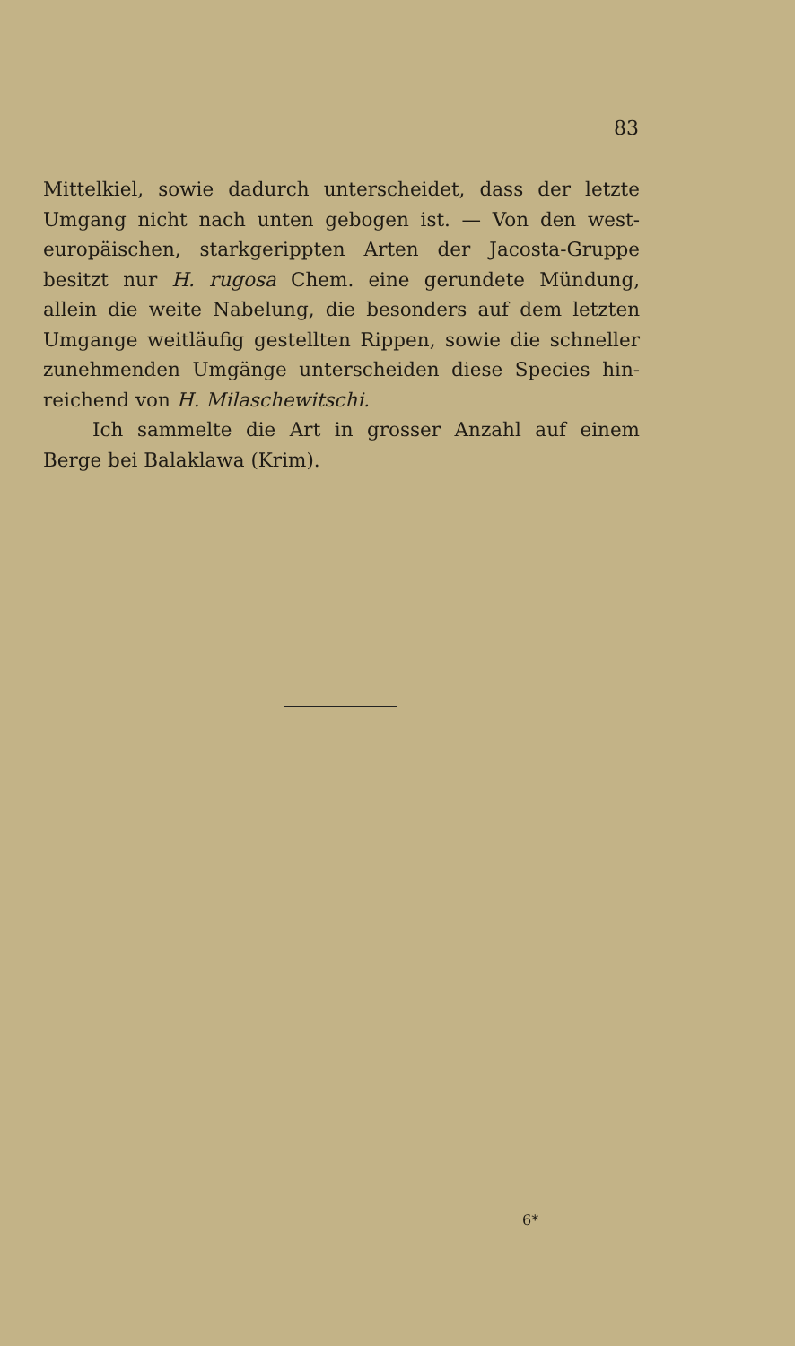83
Mittelkiel, sowie dadurch unterscheidet, dass der letzte Umgang nicht nach unten gebogen ist. — Von den west­europäischen, starkgerippten Arten der Jacosta-Gruppe besitzt nur H. rugosa Chem. eine gerundete Mündung, allein die weite Nabelung, die besonders auf dem letzten Umgange weitläufig gestellten Rippen, sowie die schneller zunehmenden Umgänge unterscheiden diese Species hin­reichend von H. Milaschewitschi.
Ich sammelte die Art in grosser Anzahl auf einem Berge bei Balaklawa (Krim).
6*